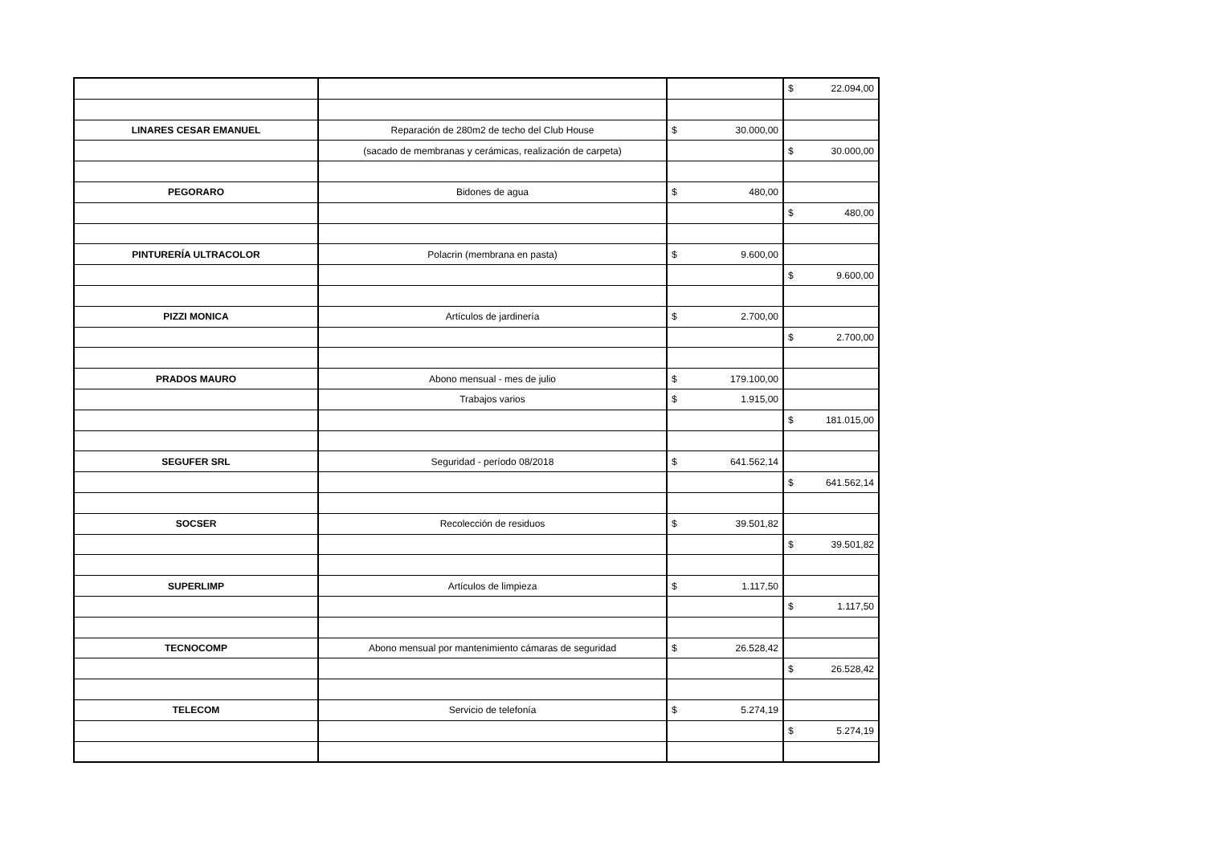| | | | $ 22.094,00 |
| LINARES CESAR EMANUEL | Reparación de 280m2 de techo del Club House | $ 30.000,00 | |
| | (sacado de membranas y cerámicas, realización de carpeta) | | $ 30.000,00 |
| PEGORARO | Bidones de agua | $ 480,00 | |
| | | | $ 480,00 |
| PINTURERÍA ULTRACOLOR | Polacrin (membrana en pasta) | $ 9.600,00 | |
| | | | $ 9.600,00 |
| PIZZI MONICA | Artículos de jardinería | $ 2.700,00 | |
| | | | $ 2.700,00 |
| PRADOS MAURO | Abono mensual - mes de julio | $ 179.100,00 | |
| | Trabajos varios | $ 1.915,00 | |
| | | | $ 181.015,00 |
| SEGUFER SRL | Seguridad - período 08/2018 | $ 641.562,14 | |
| | | | $ 641.562,14 |
| SOCSER | Recolección de residuos | $ 39.501,82 | |
| | | | $ 39.501,82 |
| SUPERLIMP | Artículos de limpieza | $ 1.117,50 | |
| | | | $ 1.117,50 |
| TECNOCOMP | Abono mensual por mantenimiento cámaras de seguridad | $ 26.528,42 | |
| | | | $ 26.528,42 |
| TELECOM | Servicio de telefonía | $ 5.274,19 | |
| | | | $ 5.274,19 |